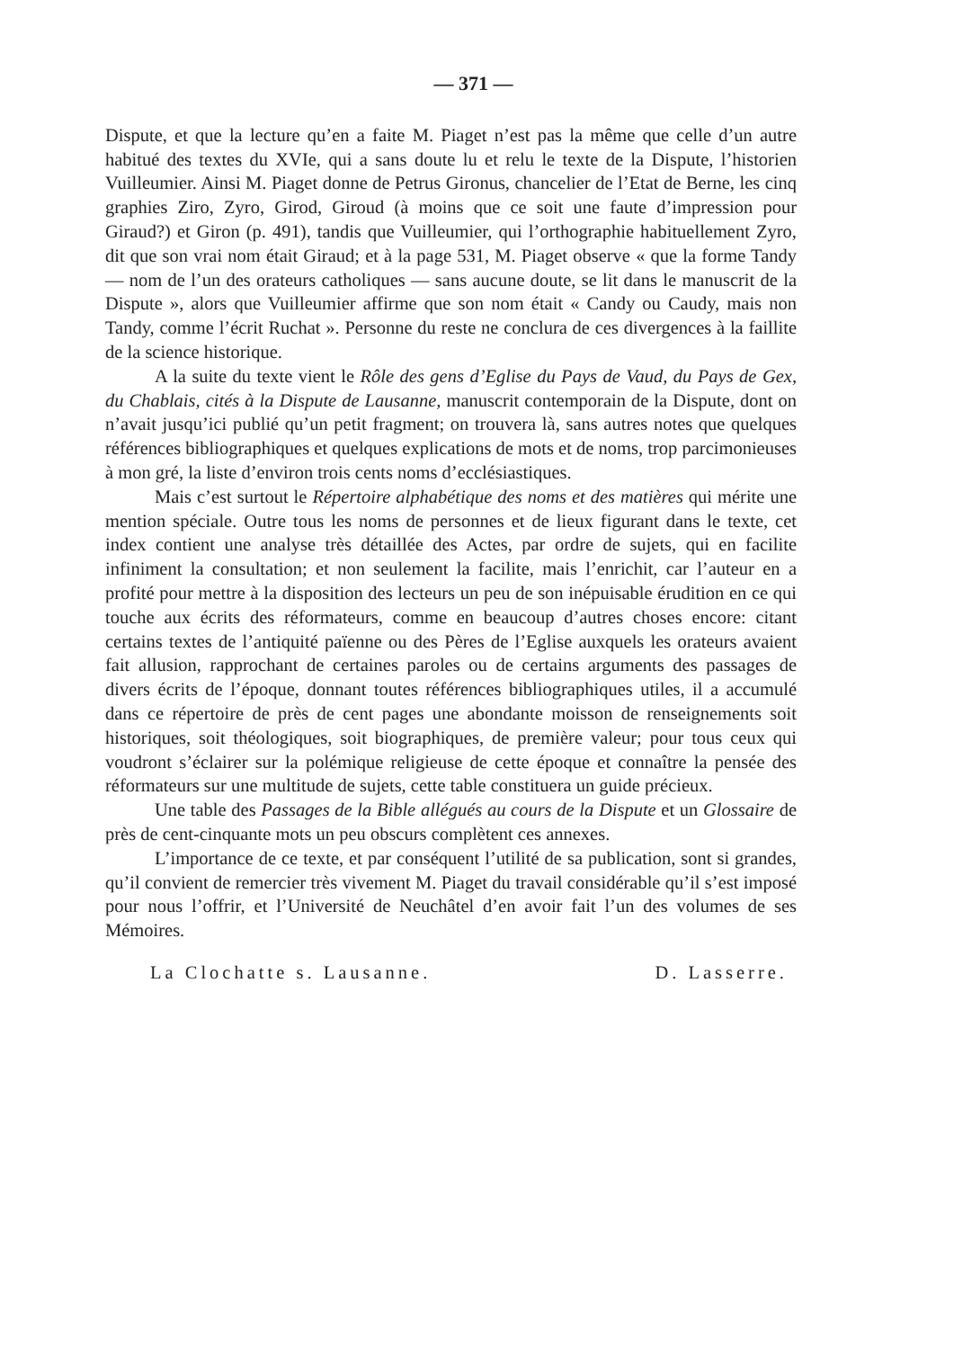— 371 —
Dispute, et que la lecture qu’en a faite M. Piaget n’est pas la même que celle d’un autre habitué des textes du XVIe, qui a sans doute lu et relu le texte de la Dispute, l’historien Vuilleumier. Ainsi M. Piaget donne de Petrus Gironus, chancelier de l’Etat de Berne, les cinq graphies Ziro, Zyro, Girod, Giroud (à moins que ce soit une faute d’impression pour Giraud?) et Giron (p. 491), tandis que Vuilleumier, qui l’orthographie habituellement Zyro, dit que son vrai nom était Giraud; et à la page 531, M. Piaget observe « que la forme Tandy — nom de l’un des orateurs catholiques — sans aucune doute, se lit dans le manuscrit de la Dispute », alors que Vuilleumier affirme que son nom était « Candy ou Caudy, mais non Tandy, comme l’écrit Ruchat ». Personne du reste ne conclura de ces divergences à la faillite de la science historique.
A la suite du texte vient le Rôle des gens d’Eglise du Pays de Vaud, du Pays de Gex, du Chablais, cités à la Dispute de Lausanne, manuscrit contemporain de la Dispute, dont on n’avait jusqu’ici publié qu’un petit fragment; on trouvera là, sans autres notes que quelques références bibliographiques et quelques explications de mots et de noms, trop parcimonieuses à mon gré, la liste d’environ trois cents noms d’ecclésiastiques.
Mais c’est surtout le Répertoire alphabétique des noms et des matières qui mérite une mention spéciale. Outre tous les noms de personnes et de lieux figurant dans le texte, cet index contient une analyse très détaillée des Actes, par ordre de sujets, qui en facilite infiniment la consultation; et non seulement la facilite, mais l’enrichit, car l’auteur en a profité pour mettre à la disposition des lecteurs un peu de son inépuisable érudition en ce qui touche aux écrits des réformateurs, comme en beaucoup d’autres choses encore: citant certains textes de l’antiquité païenne ou des Pères de l’Eglise auxquels les orateurs avaient fait allusion, rapprochant de certaines paroles ou de certains arguments des passages de divers écrits de l’époque, donnant toutes références bibliographiques utiles, il a accumulé dans ce répertoire de près de cent pages une abondante moisson de renseignements soit historiques, soit théologiques, soit biographiques, de première valeur; pour tous ceux qui voudront s’éclairer sur la polémique religieuse de cette époque et connaître la pensée des réformateurs sur une multitude de sujets, cette table constituera un guide précieux.
Une table des Passages de la Bible allégués au cours de la Dispute et un Glossaire de près de cent-cinquante mots un peu obscurs complètent ces annexes.
L’importance de ce texte, et par conséquent l’utilité de sa publication, sont si grandes, qu’il convient de remercier très vivement M. Piaget du travail considérable qu’il s’est imposé pour nous l’offrir, et l’Université de Neuchâtel d’en avoir fait l’un des volumes de ses Mémoires.
La Clochatte s. Lausanne. D. Lasserre.